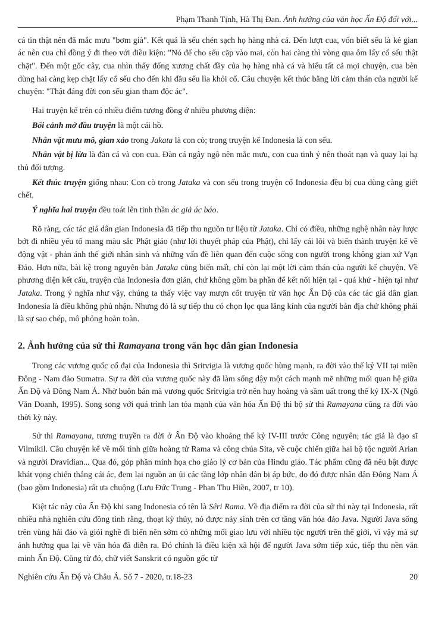Phạm Thanh Tịnh, Hà Thị Đan. Ảnh hưởng của văn học Ấn Độ đối với...
cá tin thật nên đã mắc mưu "bơm già". Kết quả là sếu chén sạch họ hàng nhà cá. Đến lượt cua, vốn biết sếu là kẻ gian ác nên cua chỉ đồng ý đi theo với điều kiện: "Nó để cho sếu cặp vào mai, còn hai càng thì vòng qua ôm lấy cổ sếu thật chặt". Đến một gốc cây, cua nhìn thấy đống xương chất đầy của họ hàng nhà cá và hiểu tất cả mọi chuyện, cua bèn dùng hai càng kẹp chặt lấy cổ sếu cho đến khi đầu sếu lìa khỏi cổ. Câu chuyện kết thúc bằng lời cảm thán của người kể chuyện: "Thật đáng đời con sếu gian tham độc ác".
Hai truyện kể trên có nhiều điểm tương đồng ở nhiều phương diện:
Bối cảnh mở đầu truyện là một cái hồ.
Nhân vật mưu mô, gian xảo trong Jakata là con cò; trong truyện kể Indonesia là con sếu.
Nhân vật bị lừa là đàn cá và con cua. Đàn cá ngây ngô nên mắc mưu, con cua tinh ý nên thoát nạn và quay lại hạ thủ đối tượng.
Kết thúc truyện giống nhau: Con cò trong Jataka và con sếu trong truyện cổ Indonesia đều bị cua dùng càng giết chết.
Ý nghĩa hai truyện đều toát lên tinh thần ác giả ác báo.
Rõ ràng, các tác giả dân gian Indonesia đã tiếp thu nguồn tư liệu từ Jataka. Chỉ có điều, những nghệ nhân này lược bớt đi nhiều yếu tố mang màu sắc Phật giáo (như lời thuyết pháp của Phật), chỉ lấy cái lõi và biến thành truyện kể về động vật - phản ánh thế giới nhân sinh và những vấn đề liên quan đến cuộc sống con người trong không gian xứ Vạn Đảo. Hơn nữa, bài kệ trong nguyên bản Jataka cũng biến mất, chỉ còn lại một lời cảm thán của người kể chuyện. Về phương diện kết cấu, truyện của Indonesia đơn giản, chứ không gồm ba phần để kết nối hiện tại - quá khứ - hiện tại như Jataka. Trong ý nghĩa như vậy, chúng ta thấy việc vay mượn cốt truyện từ văn học Ấn Độ của các tác giả dân gian Indonesia là điều không phủ nhận. Nhưng đó là sự tiếp thu có chọn lọc qua lăng kính của người bản địa chứ không phải là sự sao chép, mô phỏng hoàn toàn.
2. Ảnh hưởng của sử thi Ramayana trong văn học dân gian Indonesia
Trong các vương quốc cổ đại của Indonesia thì Sritvigia là vương quốc hùng mạnh, ra đời vào thế kỷ VII tại miền Đông - Nam đảo Sumatra. Sự ra đời của vương quốc này đã làm sống dậy một cách mạnh mẽ những mối quan hệ giữa Ấn Độ và Đông Nam Á. Nhờ buôn bán mà vương quốc Sritvigia trở nên huy hoàng và sầm uất trong thế kỷ IX-X (Ngô Văn Doanh, 1995). Song song với quá trình lan tỏa mạnh của văn hóa Ấn Độ thì bộ sử thi Ramayana cũng ra đời vào thời kỳ này.
Sử thi Ramayana, tương truyền ra đời ở Ấn Độ vào khoảng thế kỷ IV-III trước Công nguyên; tác giả là đạo sĩ Vilmikil. Câu chuyện kể về mối tình giữa hoàng tử Rama và công chúa Sita, về cuộc chiến giữa hai bộ tộc người Arian và người Dravidian... Qua đó, góp phần minh họa cho giáo lý cơ bản của Hindu giáo. Tác phẩm cũng đã nêu bật được khát vọng chiến thắng cái ác, đem lại nguồn an ủi các tầng lớp nhân dân bị áp bức, do đó được nhân dân Đông Nam Á (bao gồm Indonesia) rất ưa chuộng (Lưu Đức Trung - Phan Thu Hiền, 2007, tr 10).
Kiệt tác này của Ấn Độ khi sang Indonesia có tên là Sêri Rama. Về địa điểm ra đời của sử thi này tại Indonesia, rất nhiều nhà nghiên cứu đồng tình rằng, thoạt kỳ thủy, nó được nảy sinh trên cơ tầng văn hóa đảo Java. Người Java sống trên vùng hải đảo và giỏi nghề đi biển nên sớm có những mối giao lưu với nhiều tộc người trên thế giới, vì vậy mà sự ảnh hưởng qua lại về văn hóa đã diễn ra. Đó chính là điều kiện xã hội để người Java sớm tiếp xúc, tiếp thu nền văn minh Ấn Độ. Cũng từ đó, chữ viết Sanskrit có nguồn gốc từ
Nghiên cứu Ấn Độ và Châu Á. Số 7 - 2020, tr.18-23 20